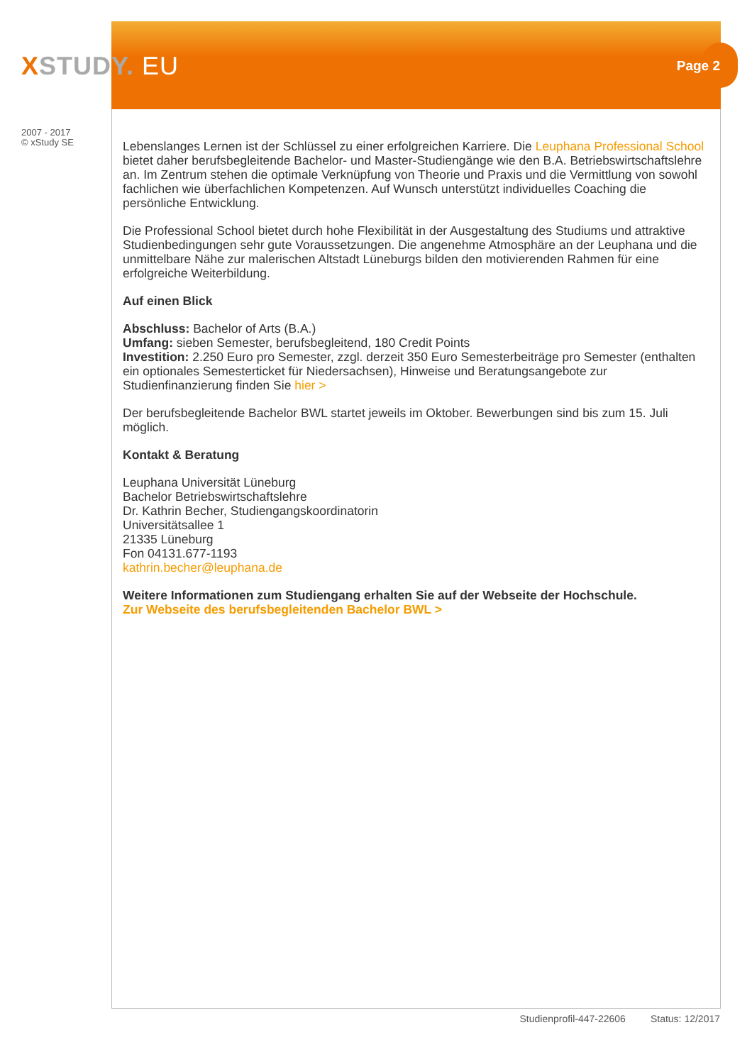XSTUDY. EU Page 2
2007 - 2017
© xStudy SE
Lebenslanges Lernen ist der Schlüssel zu einer erfolgreichen Karriere. Die Leuphana Professional School bietet daher berufsbegleitende Bachelor- und Master-Studiengänge wie den B.A. Betriebswirtschaftslehre an. Im Zentrum stehen die optimale Verknüpfung von Theorie und Praxis und die Vermittlung von sowohl fachlichen wie überfachlichen Kompetenzen. Auf Wunsch unterstützt individuelles Coaching die persönliche Entwicklung.
Die Professional School bietet durch hohe Flexibilität in der Ausgestaltung des Studiums und attraktive Studienbedingungen sehr gute Voraussetzungen. Die angenehme Atmosphäre an der Leuphana und die unmittelbare Nähe zur malerischen Altstadt Lüneburgs bilden den motivierenden Rahmen für eine erfolgreiche Weiterbildung.
Auf einen Blick
Abschluss: Bachelor of Arts (B.A.)
Umfang: sieben Semester, berufsbegleitend, 180 Credit Points
Investition: 2.250 Euro pro Semester, zzgl. derzeit 350 Euro Semesterbeiträge pro Semester (enthalten ein optionales Semesterticket für Niedersachsen), Hinweise und Beratungsangebote zur Studienfinanzierung finden Sie hier >
Der berufsbegleitende Bachelor BWL startet jeweils im Oktober. Bewerbungen sind bis zum 15. Juli möglich.
Kontakt & Beratung
Leuphana Universität Lüneburg
Bachelor Betriebswirtschaftslehre
Dr. Kathrin Becher, Studiengangskoordinatorin
Universitätsallee 1
21335 Lüneburg
Fon 04131.677-1193
kathrin.becher@leuphana.de
Weitere Informationen zum Studiengang erhalten Sie auf der Webseite der Hochschule.
Zur Webseite des berufsbegleitenden Bachelor BWL >
Studienprofil-447-22606 Status: 12/2017